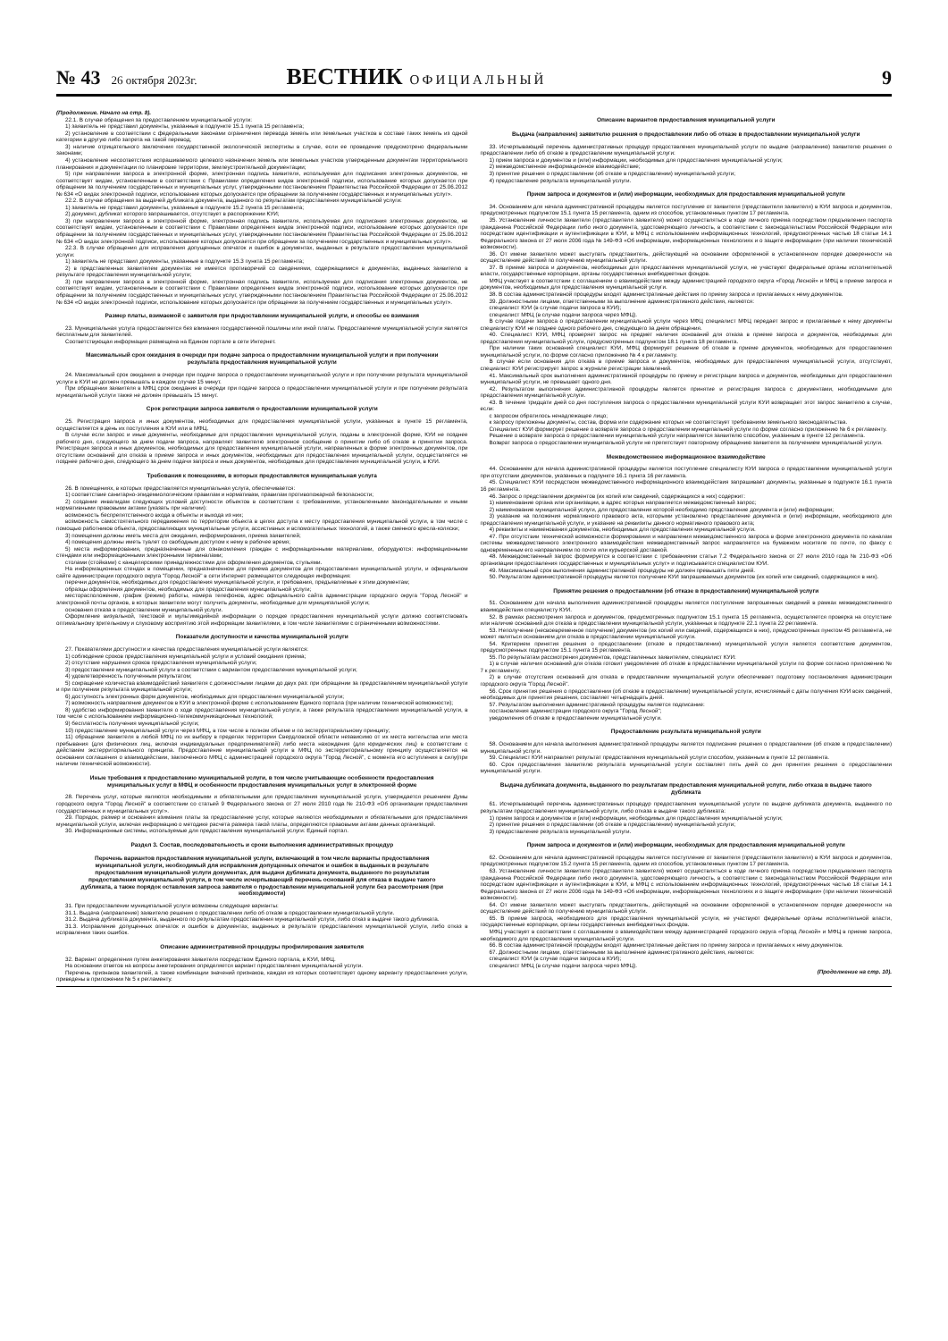№ 43 26 октября 2023г. ВЕСТНИК ОФИЦИАЛЬНЫЙ 9
(Продолжение. Начало на стр. 8).
22.1. В случае обращения за предоставлением муниципальной услуги:
1) заявитель не представил документы, указанные в подпункте 15.1 пункта 15 регламента;
2) установление в соответствии с федеральными законами ограничения перевода земель или земельных участков в составе таких земель из одной категории в другую либо запрета на такой перевод;
3) наличие отрицательного заключения государственной экологической экспертизы в случае, если ее проведение предусмотрено федеральными законами;
4) установление несоответствия испрашиваемого целевого назначения земель или земельных участков утвержденным документам территориального планирования и документации по планировке территории, землеустроительной документации;
5) при направлении запроса в электронной форме, электронная подпись заявителя, используемая для подписания электронных документов, не соответствует видам, установленным в соответствии с Правилами определения видов электронной подписи, использование которых допускается при обращении за получением государственных и муниципальных услуг, утвержденными постановлением Правительства Российской Федерации от 25.06.2012 № 634 «О видах электронной подписи, использование которых допускается при обращении за получением государственных и муниципальных услуг».
22.2. В случае обращения за выдачей дубликата документа, выданного по результатам предоставления муниципальной услуги:
1) заявитель не представил документы, указанные в подпункте 15.2 пункта 15 регламента;
2) документ, дубликат которого запрашивается, отсутствует в распоряжении КУИ;
3) при направлении запроса в электронной форме, электронная подпись заявителя, используемая для подписания электронных документов, не соответствует видам, установленным в соответствии с Правилами определения видов электронной подписи, использование которых допускается при обращении за получением государственных и муниципальных услуг, утвержденными постановлением Правительства Российской Федерации от 25.06.2012 № 634 «О видах электронной подписи, использование которых допускается при обращении за получением государственных и муниципальных услуг».
22.3. В случае обращения для исправления допущенных опечаток и ошибок в документах, выданных в результате предоставления муниципальной услуги:
1) заявитель не представил документы, указанные в подпункте 15.3 пункта 15 регламента;
2) в представленных заявителем документах не имеется противоречий со сведениями, содержащимися в документах, выданных заявителю в результате предоставления муниципальной услуги;
3) при направлении запроса в электронной форме, электронная подпись заявителя, используемая для подписания электронных документов, не соответствует видам, установленным в соответствии с Правилами определения видов электронной подписи, использование которых допускается при обращении за получением государственных и муниципальных услуг, утвержденными постановлением Правительства Российской Федерации от 25.06.2012 № 634 «О видах электронной подписи, использование которых допускается при обращении за получением государственных и муниципальных услуг».
Размер платы, взимаемой с заявителя при предоставлении муниципальной услуги, и способы ее взимания
23. Муниципальная услуга предоставляется без взимания государственной пошлины или иной платы. Предоставление муниципальной услуги является бесплатным для заявителей.
Соответствующая информация размещена на Едином портале в сети Интернет.
Максимальный срок ожидания в очереди при подаче запроса о предоставлении муниципальной услуги и при получении результата предоставления муниципальной услуги
24. Максимальный срок ожидания в очереди при подаче запроса о предоставлении муниципальной услуги и при получении результата муниципальной услуги в КУИ не должен превышать в каждом случае 15 минут.
При обращении заявителя в МФЦ срок ожидания в очереди при подаче запроса о предоставлении муниципальной услуги и при получении результата муниципальной услуги также не должен превышать 15 минут.
Срок регистрации запроса заявителя о предоставлении муниципальной услуги
25. Регистрация запроса и иных документов, необходимых для предоставления муниципальной услуги, указанных в пункте 15 регламента, осуществляется в день их поступления в КУИ или в МФЦ.
В случае если запрос и иные документы, необходимые для предоставления муниципальной услуги, поданы в электронной форме, КУИ не позднее рабочего дня, следующего за днем подачи запроса, направляет заявителю электронное сообщение о принятии либо об отказе в принятии запроса. Регистрация запроса и иных документов, необходимых для предоставления муниципальной услуги, направленных в форме электронных документов, при отсутствии оснований для отказа в приеме запроса и иных документов, необходимых для предоставления муниципальной услуги, осуществляется не позднее рабочего дня, следующего за днем подачи запроса и иных документов, необходимых для предоставления муниципальной услуги, в КУИ.
Требования к помещениям, в которых предоставляется муниципальная услуга
26. В помещениях, в которых предоставляется муниципальная услуга, обеспечивается:
1) соответствие санитарно-эпидемиологическим правилам и нормативам, правилам противопожарной безопасности;
2) создание инвалидам следующих условий доступности объектов в соответствии с требованиями, установленными законодательными и иными нормативными правовыми актами (указать при наличии):
возможность беспрепятственного входа в объекты и выхода из них;
возможность самостоятельного передвижения по территории объекта в целях доступа к месту предоставления муниципальной услуги, в том числе с помощью работников объекта, предоставляющих муниципальные услуги, ассистивных и вспомогательных технологий, а также сменного кресла-коляски;
3) помещения должны иметь места для ожидания, информирования, приема заявителей;
4) помещения должны иметь туалет со свободным доступом к нему в рабочее время;
5) места информирования, предназначенные для ознакомления граждан с информационными материалами, оборудуются: информационными стендами или информационными электронными терминалами;
столами (стойками) с канцелярскими принадлежностями для оформления документов, стульями.
На информационных стендах в помещении, предназначенном для приема документов для предоставления муниципальной услуги, и официальном сайте администрации городского округа "Город Лесной" в сети Интернет размещается следующая информация:
перечни документов, необходимых для предоставления муниципальной услуги, и требования, предъявляемые к этим документам;
образцы оформления документов, необходимых для предоставления муниципальной услуги;
месторасположение, график (режим) работы, номера телефонов, адрес официального сайта администрации городского округа "Город Лесной" и электронной почты органов, в которых заявители могут получить документы, необходимые для муниципальной услуги;
основания отказа в предоставлении муниципальной услуги.
Оформление визуальной, текстовой и мультимедийной информации о порядке предоставления муниципальной услуги должно соответствовать оптимальному зрительному и слуховому восприятию этой информации заявителями, в том числе заявителями с ограниченными возможностями.
Показатели доступности и качества муниципальной услуги
27. Показателями доступности и качества предоставления муниципальной услуги являются:
1) соблюдение сроков предоставления муниципальной услуги и условий ожидания приема;
2) отсутствие нарушения сроков предоставления муниципальной услуги;
3) предоставление муниципальной услуги в соответствии с вариантом предоставления муниципальной услуги;
4) удовлетворенность полученным результатом;
5) сокращение количества взаимодействий заявителя с должностными лицами до двух раз: при обращении за предоставлением муниципальной услуги и при получении результата муниципальной услуги;
6) доступность электронных форм документов, необходимых для предоставления муниципальной услуги;
7) возможность направление документов в КУИ в электронной форме с использованием Единого портала (при наличии технической возможности);
8) удобство информирования заявителя о ходе предоставления муниципальной услуги, а также результата предоставления муниципальной услуги, в том числе с использованием информационно-телекоммуникационных технологий;
9) бесплатность получения муниципальной услуги;
10) предоставление муниципальной услуги через МФЦ, в том числе в полном объеме и по экстерриториальному принципу;
11) обращение заявителя в любой МФЦ по их выбору в пределах территории Свердловской области независимо от их места жительства или места пребывания (для физических лиц, включая индивидуальных предпринимателей) либо места нахождения (для юридических лиц) в соответствии с действием экстерриториального принципа. Предоставление муниципальной услуги в МФЦ по экстерриториальному принципу осуществляется на основании соглашения о взаимодействии, заключенного МФЦ с администрацией городского округа "Город Лесной", с момента его вступления в силу(при наличии технической возможности).
Иные требования к предоставлению муниципальной услуги, в том числе учитывающие особенности предоставления муниципальных услуг в МФЦ и особенности предоставления муниципальных услуг в электронной форме
28. Перечень услуг, которые являются необходимыми и обязательными для предоставления муниципальной услуги, утверждается решением Думы городского округа "Город Лесной" в соответствии со статьей 9 Федерального закона от 27 июля 2010 года № 210-ФЗ «Об организации предоставления государственных и муниципальных услуг».
29. Порядок, размер и основания взимания платы за предоставление услуг, которые являются необходимыми и обязательными для предоставления муниципальной услуги, включая информацию о методике расчета размера такой платы, определяются правовыми актами данных организаций.
30. Информационные системы, используемые для предоставления муниципальной услуги: Единый портал.
Раздел 3. Состав, последовательность и сроки выполнения административных процедур
Перечень вариантов предоставления муниципальной услуги, включающий в том числе варианты предоставления муниципальной услуги, необходимый для исправления допущенных опечаток и ошибок в выданных в результате предоставления муниципальной услуги документах, для выдачи дубликата документа, выданного по результатам предоставления муниципальной услуги, в том числе исчерпывающий перечень оснований для отказа в выдаче такого дубликата, а также порядок оставления запроса заявителя о предоставлении муниципальной услуги без рассмотрения (при необходимости)
31. При предоставлении муниципальной услуги возможны следующие варианты:
31.1. Выдача (направление) заявителю решения о предоставлении либо об отказе в предоставлении муниципальной услуги.
31.2. Выдача дубликата документа, выданного по результатам предоставления муниципальной услуги, либо отказ в выдаче такого дубликата.
31.3. Исправление допущенных опечаток и ошибок в документах, выданных в результате предоставления муниципальной услуги, либо отказ в исправлении таких ошибок.
Описание административной процедуры профилирования заявителя
32. Вариант определения путем анкетирования заявителя посредством Единого портала, в КУИ, МФЦ.
На основании ответов на вопросы анкетирования определяется вариант предоставления муниципальной услуги.
Перечень признаков заявителей, а также комбинации значений признаков, каждая из которых соответствует одному варианту предоставления услуги, приведены в приложении № 5 к регламенту.
Описание вариантов предоставления муниципальной услуги
Выдача (направление) заявителю решения о предоставлении либо об отказе в предоставлении муниципальной услуги
33. Исчерпывающий перечень административных процедур предоставления муниципальной услуги по выдаче (направлению) заявителю решения о предоставлении либо об отказе в предоставлении муниципальной услуги:
1) прием запроса и документов и (или) информации, необходимых для предоставления муниципальной услуги;
2) межведомственное информационное взаимодействие;
3) принятие решения о предоставлении (об отказе в предоставлении) муниципальной услуги;
4) предоставление результата муниципальной услуги.
Прием запроса и документов и (или) информации, необходимых для предоставления муниципальной услуги
34. Основанием для начала административной процедуры является поступление от заявителя (представителя заявителя) в КУИ запроса и документов, предусмотренных подпунктом 15.1 пункта 15 регламента, одним из способов, установленных пунктом 17 регламента.
35. Установление личности заявителя (представителя заявителя) может осуществляться в ходе личного приема посредством предъявления паспорта гражданина Российской Федерации либо иного документа, удостоверяющего личность, в соответствии с законодательством Российской Федерации или посредством идентификации и аутентификации в КУИ, в МФЦ с использованием информационных технологий, предусмотренных частью 18 статьи 14.1 Федерального закона от 27 июля 2006 года № 149-ФЗ «Об информации, информационных технологиях и о защите информации» (при наличии технической возможности).
36. От имени заявителя может выступать представитель, действующий на основании оформленной в установленном порядке доверенности на осуществление действий по получению муниципальной услуги.
37. В приеме запроса и документов, необходимых для предоставления муниципальной услуги, не участвуют федеральные органы исполнительной власти, государственные корпорации, органы государственных внебюджетных фондов.
МФЦ участвует в соответствии с соглашением о взаимодействии между администрацией городского округа «Город Лесной» и МФЦ в приеме запроса и документов, необходимых для предоставления муниципальной услуги.
38. В состав административной процедуры входят административные действия по приему запроса и прилагаемых к нему документов.
39. Должностными лицами, ответственными за выполнение административного действия, являются:
специалист КУИ (в случае подачи запроса в КУИ);
специалист МФЦ (в случае подачи запроса через МФЦ).
В случае подачи запроса о предоставлении муниципальной услуги через МФЦ специалист МФЦ передает запрос и прилагаемые к нему документы специалисту КУИ не позднее одного рабочего дня, следующего за днем обращения.
40. Специалист КУИ, МФЦ проверяет запрос на предмет наличия оснований для отказа в приеме запроса и документов, необходимых для предоставления муниципальной услуги, предусмотренных подпунктом 18.1 пункта 18 регламента.
При наличии таких оснований специалист КУИ, МФЦ формирует решение об отказе в приеме документов, необходимых для предоставления муниципальной услуги, по форме согласно приложению № 4 к регламенту.
В случае если основания для отказа в приеме запроса и документов, необходимых для предоставления муниципальной услуги, отсутствуют, специалист КУИ регистрирует запрос в журнале регистрации заявлений.
41. Максимальный срок выполнения административной процедуры по приему и регистрации запроса и документов, необходимых для предоставления муниципальной услуги, не превышает одного дня.
42. Результатом выполнения административной процедуры является принятие и регистрация запроса с документами, необходимыми для предоставления муниципальной услуги.
43. В течение тридцати дней со дня поступления запроса о предоставлении муниципальной услуги КУИ возвращает этот запрос заявителю в случае, если:
с запросом обратилось ненадлежащее лицо;
к запросу приложены документы, состав, форма или содержание которых не соответствует требованиям земельного законодательства.
Специалист КУИ формирует решение о возврате запроса о предоставлении муниципальной услуги по форме согласно приложению № 6 к регламенту.
Решение о возврате запроса о предоставлении муниципальной услуги направляется заявителю способом, указанным в пункте 12 регламента.
Возврат запроса о предоставлении муниципальной услуги не препятствует повторному обращению заявителя за получением муниципальной услуги.
Межведомственное информационное взаимодействие
44. Основанием для начала административной процедуры является поступление специалисту КУИ запроса о предоставлении муниципальной услуги при отсутствии документов, указанных в подпункте 16.1 пункта 16 регламента.
45. Специалист КУИ посредством межведомственного информационного взаимодействия запрашивает документы, указанные в подпункте 16.1 пункта 16 регламента.
46. Запрос о представлении документов (их копий или сведений, содержащихся в них) содержит:
1) наименование органа или организации, в адрес которых направляется межведомственный запрос;
2) наименование муниципальной услуги, для предоставления которой необходимо представление документа и (или) информации;
3) указание на положения нормативного правового акта, которыми установлено представление документа и (или) информации, необходимого для предоставления муниципальной услуги, и указание на реквизиты данного нормативного правового акта;
4) реквизиты и наименования документов, необходимых для предоставления муниципальной услуги.
47. При отсутствии технической возможности формирования и направления межведомственного запроса в форме электронного документа по каналам системы межведомственного электронного взаимодействия межведомственный запрос направляется на бумажном носителе по почте, по факсу с одновременным его направлением по почте или курьерской доставкой.
48. Межведомственный запрос формируется в соответствии с требованиями статьи 7.2 Федерального закона от 27 июля 2010 года № 210-ФЗ «Об организации предоставления государственных и муниципальных услуг» и подписывается специалистом КУИ.
49. Максимальный срок выполнения административной процедуры не должен превышать пяти дней.
50. Результатом административной процедуры является получение КУИ запрашиваемых документов (их копий или сведений, содержащихся в них).
Принятие решения о предоставлении (об отказе в предоставлении) муниципальной услуги
51. Основанием для начала выполнения административной процедуры является поступление запрошенных сведений в рамках межведомственного взаимодействия специалисту КУИ.
52. В рамках рассмотрения запроса и документов, предусмотренных подпунктом 15.1 пункта 15 регламента, осуществляется проверка на отсутствие или наличие оснований для отказа в предоставлении муниципальной услуги, указанных в подпункте 22.1 пункта 22 регламента.
53. Неполучение (несвоевременное получение) документов (их копий или сведений, содержащихся в них), предусмотренных пунктом 45 регламента, не может являться основанием для отказа в предоставлении муниципальной услуги.
54. Критерием принятия решения о предоставлении (отказе в предоставлении) муниципальной услуги является соответствие документов, предусмотренных подпунктом 15.1 пункта 15 регламента.
55. По результатам рассмотрения документов, представленных заявителем, специалист КУИ:
1) в случае наличия оснований для отказа готовит уведомление об отказе в предоставлении муниципальной услуги по форме согласно приложению № 7 к регламенту;
2) в случае отсутствия оснований для отказа в предоставлении муниципальной услуги обеспечивает подготовку постановления администрации городского округа "Город Лесной".
56. Срок принятия решения о предоставлении (об отказе в предоставлении) муниципальной услуги, исчисляемый с даты получения КУИ всех сведений, необходимых для принятия решения, составляет четырнадцать дней.
57. Результатом выполнения административной процедуры является подписание:
постановления администрации городского округа "Город Лесной";
уведомления об отказе в предоставлении муниципальной услуги.
Предоставление результата муниципальной услуги
58. Основанием для начала выполнения административной процедуры является подписание решения о предоставлении (об отказе в предоставлении) муниципальной услуги.
59. Специалист КУИ направляет результат предоставления муниципальной услуги способом, указанным в пункте 12 регламента.
60. Срок предоставления заявителю результата муниципальной услуги составляет пять дней со дня принятия решения о предоставлении муниципальной услуги.
Выдача дубликата документа, выданного по результатам предоставления муниципальной услуги, либо отказа в выдаче такого дубликата
61. Исчерпывающий перечень административных процедур предоставления муниципальной услуги по выдаче дубликата документа, выданного по результатам предоставления муниципальной услуги, либо отказа в выдаче такого дубликата:
1) прием запроса и документов и (или) информации, необходимых для предоставления муниципальной услуги;
2) принятие решения о предоставлении (об отказе в предоставлении) муниципальной услуги;
3) предоставление результата муниципальной услуги.
Прием запроса и документов и (или) информации, необходимых для предоставления муниципальной услуги
62. Основанием для начала административной процедуры является поступление от заявителя (представителя заявителя) в КУИ запроса и документов, предусмотренных подпунктом 15.2 пункта 15 регламента, одним из способов, установленных пунктом 17 регламента.
63. Установление личности заявителя (представителя заявителя) может осуществляться в ходе личного приема посредством предъявления паспорта гражданина Российской Федерации либо иного документа, удостоверяющего личность, в соответствии с законодательством Российской Федерации или посредством идентификации и аутентификации в КУИ, в МФЦ с использованием информационных технологий, предусмотренных частью 18 статьи 14.1 Федерального закона от 27 июля 2006 года № 149-ФЗ «Об информации, информационных технологиях и о защите информации» (при наличии технической возможности).
64. От имени заявителя может выступать представитель, действующий на основании оформленной в установленном порядке доверенности на осуществление действий по получению муниципальной услуги.
65. В приеме запроса, необходимого для предоставления муниципальной услуги, не участвуют федеральные органы исполнительной власти, государственные корпорации, органы государственных внебюджетных фондов.
МФЦ участвует в соответствии с соглашением о взаимодействии между администрацией городского округа «Город Лесной» и МФЦ в приеме запроса, необходимого для предоставления муниципальной услуги.
66. В состав административной процедуры входят административные действия по приему запроса и прилагаемых к нему документов.
67. Должностными лицами, ответственными за выполнение административного действия, являются:
специалист КУИ (в случае подачи запроса в КУИ);
специалист МФЦ (в случае подачи запроса через МФЦ).
(Продолжение на стр. 10).